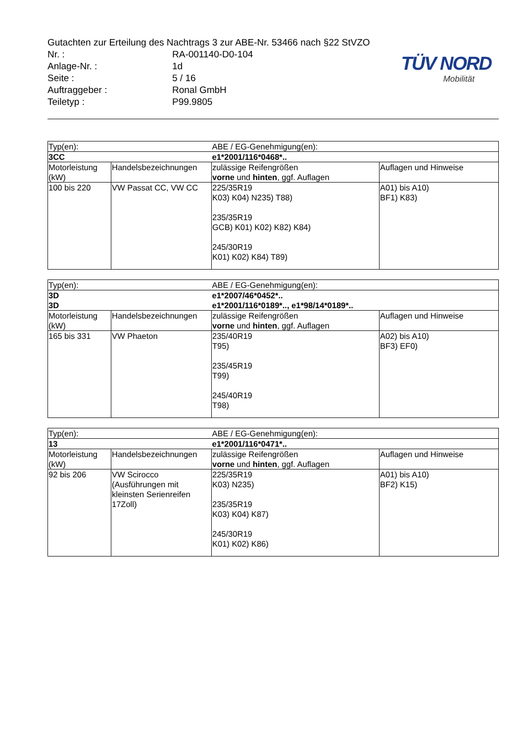TÜV NORD
Mobilität
Gutachten zur Erteilung des Nachtrags 3 zur ABE-Nr. 53466 nach §22 StVZO
Nr. : RA-001140-D0-104
Anlage-Nr. : 1d
Seite : 5 / 16
Auftraggeber : Ronal GmbH
Teiletyp : P99.9805
| Typ(en): | | ABE / EG-Genehmigung(en): | |
| 3CC | | e1*2001/116*0468*.. | |
| Motorleistung (kW) | Handelsbezeichnungen | zulässige Reifengrößen vorne und hinten , ggf. Auflagen | Auflagen und Hinweise |
| 100 bis 220 | VW Passat CC, VW CC | 225/35R19 K03) K04) N235) T88) 235/35R19 GCB) K01) K02) K82) K84) 245/30R19 K01) K02) K84) T89) | A01) bis A10) BF1) K83) |
| Typ(en): | | ABE / EG-Genehmigung(en): | |
| 3D | | e1*2007/46*0452*.. | |
| 3D | | e1*2001/116*0189*.., e1*98/14*0189*.. | |
| Motorleistung (kW) | Handelsbezeichnungen | zulässige Reifengrößen vorne und hinten , ggf. Auflagen | Auflagen und Hinweise |
| 165 bis 331 | VW Phaeton | 235/40R19 T95) 235/45R19 T99) 245/40R19 T98) | A02) bis A10) BF3) EF0) |
| Typ(en): | | ABE / EG-Genehmigung(en): | |
| 13 | | e1*2001/116*0471*.. | |
| Motorleistung (kW) | Handelsbezeichnungen | zulässige Reifengrößen vorne und hinten , ggf. Auflagen | Auflagen und Hinweise |
| 92 bis 206 | VW Scirocco (Ausführungen mit kleinsten Serienreifen 17Zoll) | 225/35R19 K03) N235) 235/35R19 K03) K04) K87) 245/30R19 K01) K02) K86) | A01) bis A10) BF2) K15) |